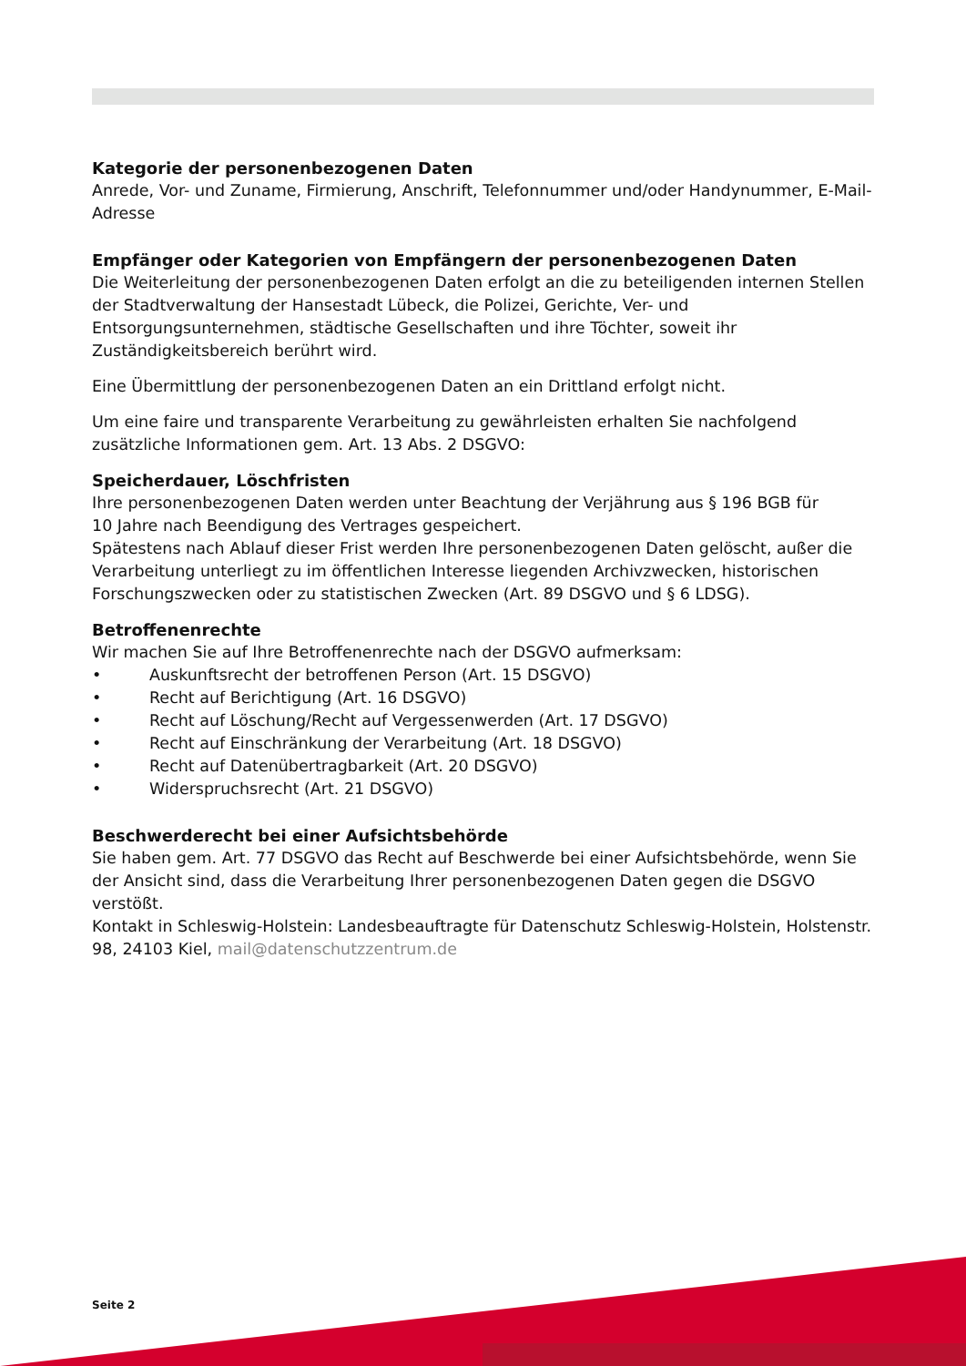Kategorie der personenbezogenen Daten
Anrede, Vor- und Zuname, Firmierung, Anschrift, Telefonnummer und/oder Handynummer, E-Mail-Adresse
Empfänger oder Kategorien von Empfängern der personenbezogenen Daten
Die Weiterleitung der personenbezogenen Daten erfolgt an die zu beteiligenden internen Stellen der Stadtverwaltung der Hansestadt Lübeck, die Polizei, Gerichte, Ver- und Entsorgungsunternehmen, städtische Gesellschaften und ihre Töchter, soweit ihr Zuständigkeitsbereich berührt wird.
Eine Übermittlung der personenbezogenen Daten an ein Drittland erfolgt nicht.
Um eine faire und transparente Verarbeitung zu gewährleisten erhalten Sie nachfolgend zusätzliche Informationen gem. Art. 13 Abs. 2 DSGVO:
Speicherdauer, Löschfristen
Ihre personenbezogenen Daten werden unter Beachtung der Verjährung aus § 196 BGB für
10 Jahre nach Beendigung des Vertrages gespeichert.
Spätestens nach Ablauf dieser Frist werden Ihre personenbezogenen Daten gelöscht, außer die Verarbeitung unterliegt zu im öffentlichen Interesse liegenden Archivzwecken, historischen Forschungszwecken oder zu statistischen Zwecken (Art. 89 DSGVO und § 6 LDSG).
Betroffenenrechte
Wir machen Sie auf Ihre Betroffenenrechte nach der DSGVO aufmerksam:
• Auskunftsrecht der betroffenen Person (Art. 15 DSGVO)
• Recht auf Berichtigung (Art. 16 DSGVO)
• Recht auf Löschung/Recht auf Vergessenwerden (Art. 17 DSGVO)
• Recht auf Einschränkung der Verarbeitung (Art. 18 DSGVO)
• Recht auf Datenübertragbarkeit (Art. 20 DSGVO)
• Widerspruchsrecht (Art. 21 DSGVO)
Beschwerderecht bei einer Aufsichtsbehörde
Sie haben gem. Art. 77 DSGVO das Recht auf Beschwerde bei einer Aufsichtsbehörde, wenn Sie der Ansicht sind, dass die Verarbeitung Ihrer personenbezogenen Daten gegen die DSGVO verstößt.
Kontakt in Schleswig-Holstein: Landesbeauftragte für Datenschutz Schleswig-Holstein, Holstenstr. 98, 24103 Kiel, mail@datenschutzzentrum.de
Seite 2